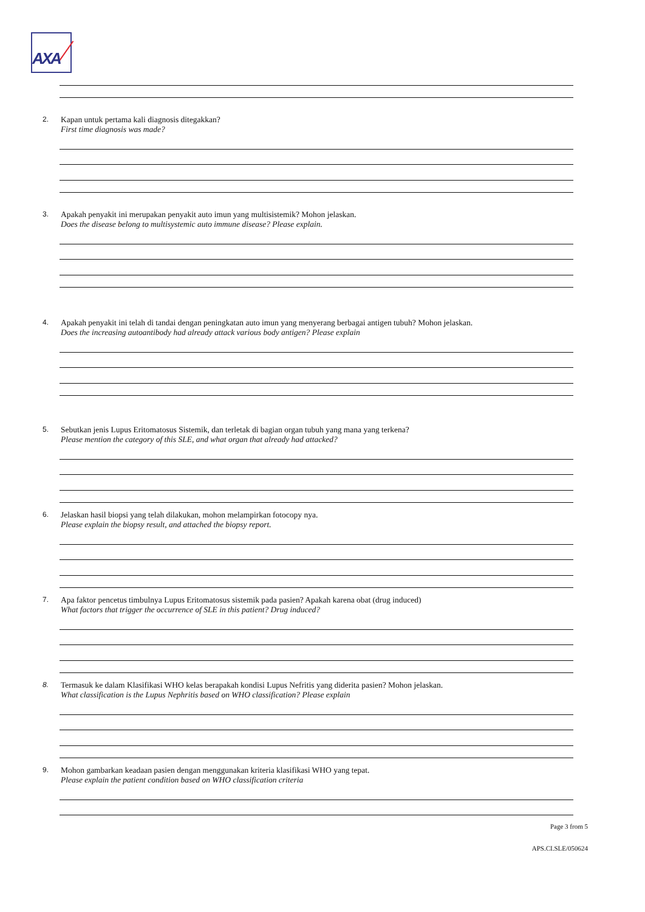AXA
2. Kapan untuk pertama kali diagnosis ditegakkan?
First time diagnosis was made?
3. Apakah penyakit ini merupakan penyakit auto imun yang multisistemik? Mohon jelaskan.
Does the disease belong to multisystemic auto immune disease? Please explain.
4. Apakah penyakit ini telah di tandai dengan peningkatan auto imun yang menyerang berbagai antigen tubuh? Mohon jelaskan.
Does the increasing autoantibody had already attack various body antigen? Please explain
5. Sebutkan jenis Lupus Eritomatosus Sistemik, dan terletak di bagian organ tubuh yang mana yang terkena?
Please mention the category of this SLE, and what organ that already had attacked?
6. Jelaskan hasil biopsi yang telah dilakukan, mohon melampirkan fotocopy nya.
Please explain the biopsy result, and attached the biopsy report.
7. Apa faktor pencetus timbulnya Lupus Eritomatosus sistemik pada pasien? Apakah karena obat (drug induced)
What factors that trigger the occurrence of SLE in this patient? Drug induced?
8. Termasuk ke dalam Klasifikasi WHO kelas berapakah kondisi Lupus Nefritis yang diderita pasien? Mohon jelaskan.
What classification is the Lupus Nephritis based on WHO classification? Please explain
9. Mohon gambarkan keadaan pasien dengan menggunakan kriteria klasifikasi WHO yang tepat.
Please explain the patient condition based on WHO classification criteria
Page 3 from 5
APS.CI.SLE/050624